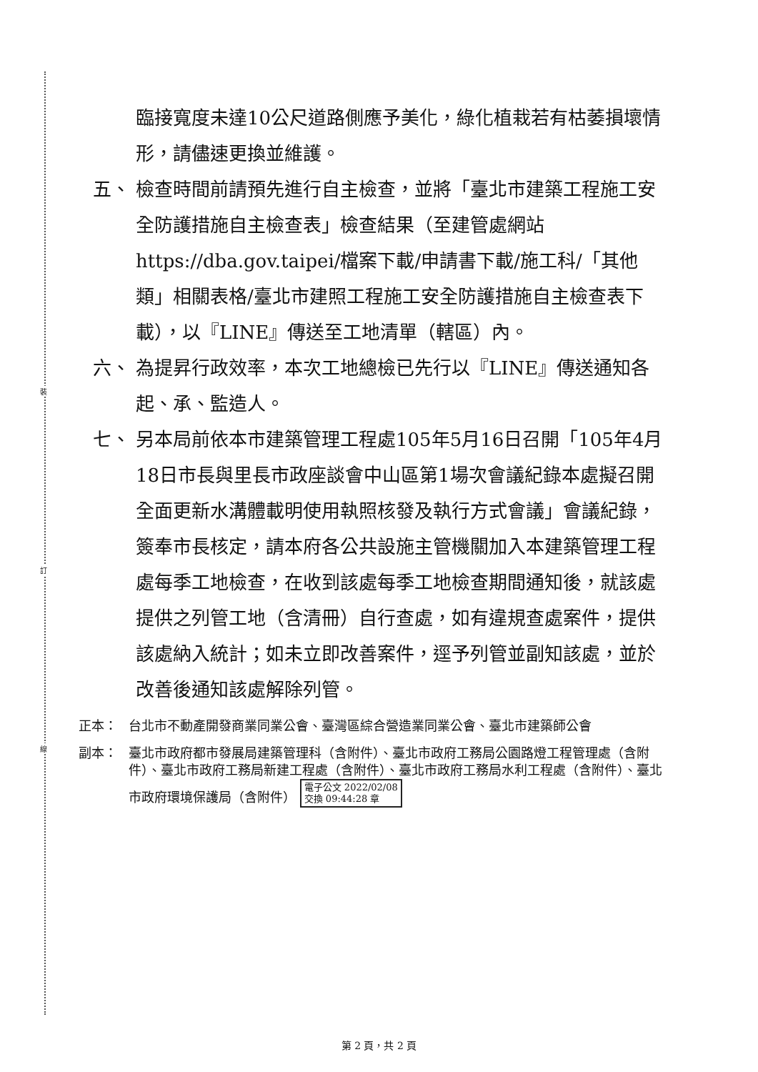裝
訂
線
臨接寬度未達10公尺道路側應予美化，綠化植栽若有枯萎損壞情形，請儘速更換並維護。
五、 檢查時間前請預先進行自主檢查，並將「臺北市建築工程施工安全防護措施自主檢查表」檢查結果（至建管處網站 https://dba.gov.taipei/檔案下載/申請書下載/施工科/「其他類」相關表格/臺北市建照工程施工安全防護措施自主檢查表下載），以『LINE』傳送至工地清單（轄區）內。
六、 為提昇行政效率，本次工地總檢已先行以『LINE』傳送通知各起、承、監造人。
七、 另本局前依本市建築管理工程處105年5月16日召開「105年4月18日市長與里長市政座談會中山區第1場次會議紀錄本處擬召開全面更新水溝體載明使用執照核發及執行方式會議」會議紀錄，簽奉市長核定，請本府各公共設施主管機關加入本建築管理工程處每季工地檢查，在收到該處每季工地檢查期間通知後，就該處提供之列管工地（含清冊）自行查處，如有違規查處案件，提供該處納入統計；如未立即改善案件，逕予列管並副知該處，並於改善後通知該處解除列管。
正本： 台北市不動產開發商業同業公會、臺灣區綜合營造業同業公會、臺北市建築師公會
副本： 臺北市政府都市發展局建築管理科（含附件）、臺北市政府工務局公園路燈工程管理處（含附件）、臺北市政府工務局新建工程處（含附件）、臺北市政府工務局水利工程處（含附件）、臺北市政府環境保護局（含附件） 電子公文 2022/02/08
交換 09:44:28 章
第 2 頁，共 2 頁